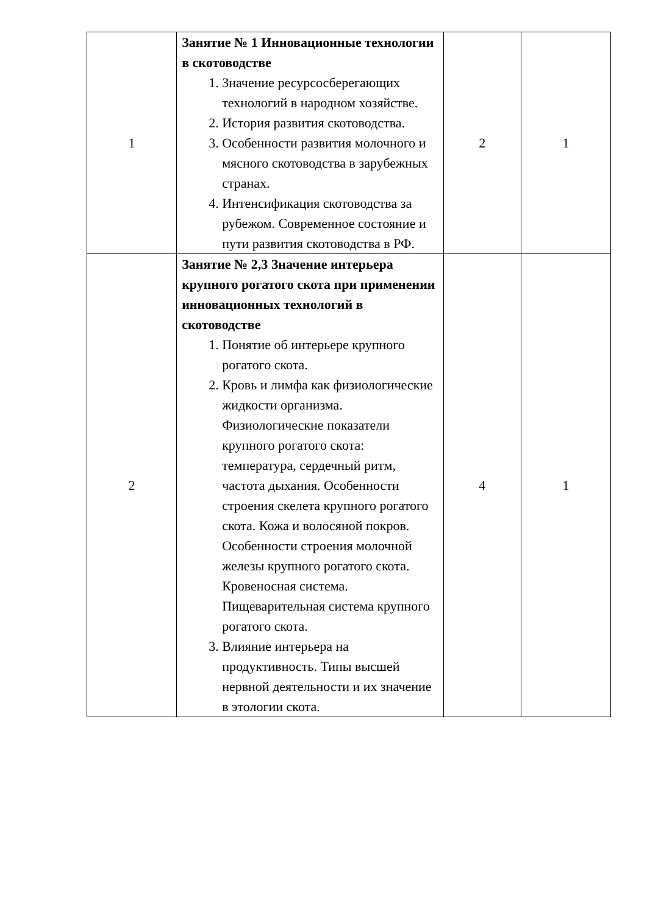| 1 | Занятие № 1 Инновационные технологии в скотоводстве 1. Значение ресурсосберегающих технологий в народном хозяйстве. 2. История развития скотоводства. 3. Особенности развития молочного и мясного скотоводства в зарубежных странах. 4. Интенсификация скотоводства за рубежом. Современное состояние и пути развития скотоводства в РФ. | 2 | 1 |
| 2 | Занятие № 2,3 Значение интерьера крупного рогатого скота при применении инновационных технологий в скотоводстве 1. Понятие об интерьере крупного рогатого скота. 2. Кровь и лимфа как физиологические жидкости организма. Физиологические показатели крупного рогатого скота: температура, сердечный ритм, частота дыхания. Особенности строения скелета крупного рогатого скота. Кожа и волосяной покров. Особенности строения молочной железы крупного рогатого скота. Кровеносная система. Пищеварительная система крупного рогатого скота. 3. Влияние интерьера на продуктивность. Типы высшей нервной деятельности и их значение в этологии скота. | 4 | 1 |